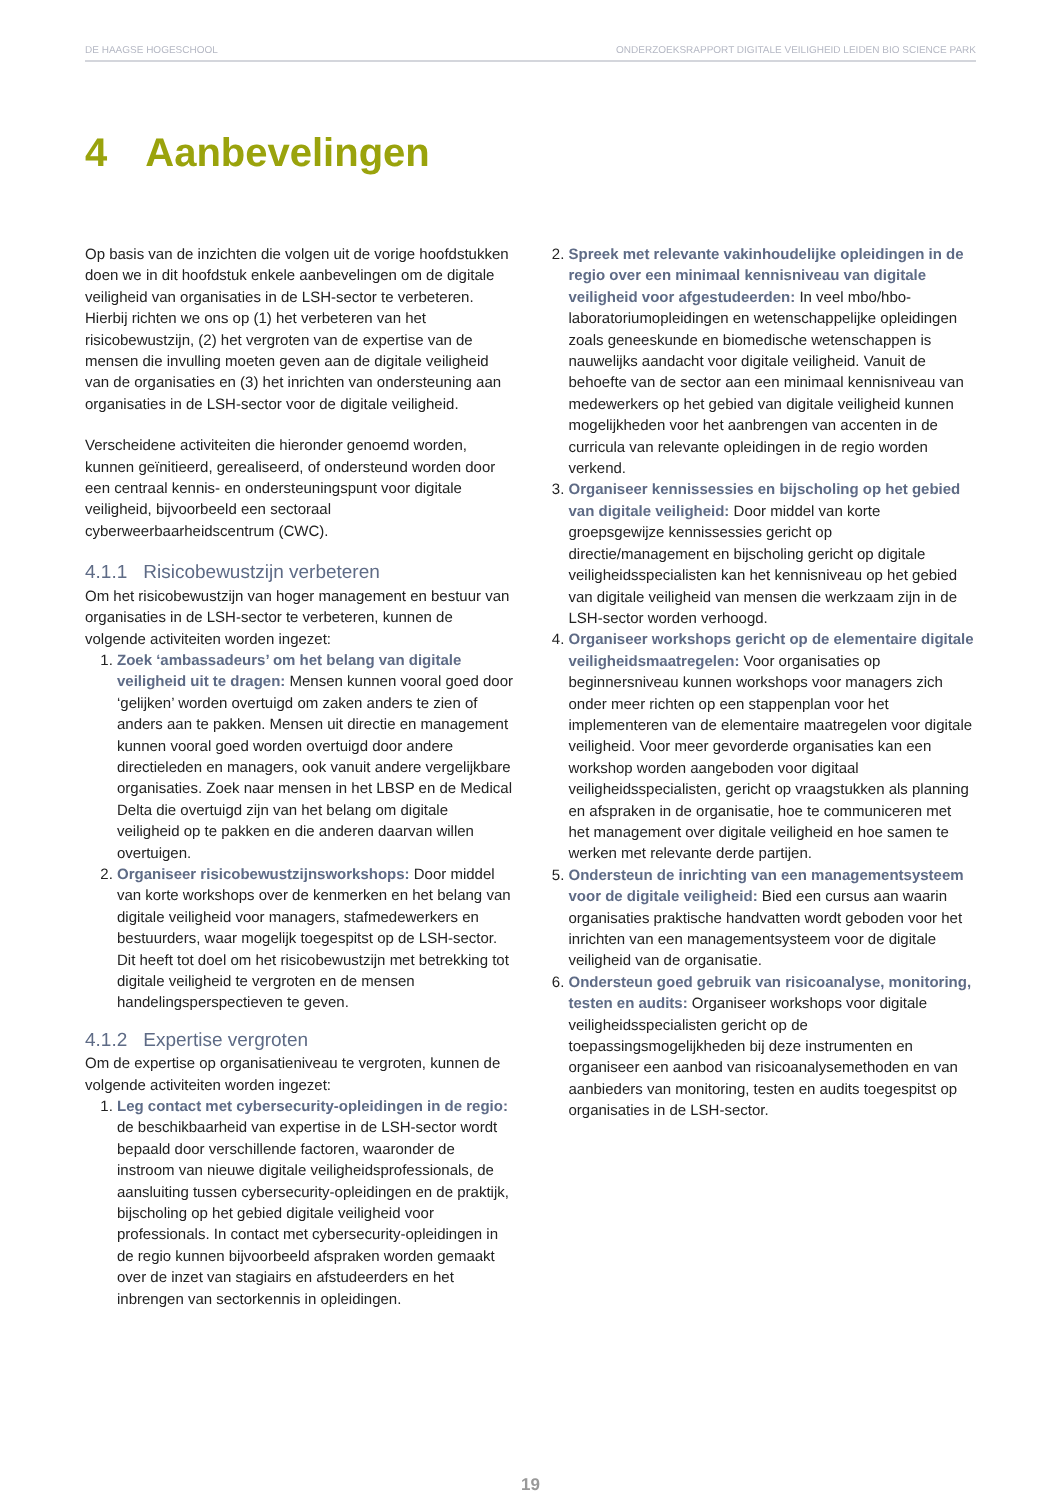DE HAAGSE HOGESCHOOL ONDERZOEKSRAPPORT DIGITALE VEILIGHEID LEIDEN BIO SCIENCE PARK
4 Aanbevelingen
Op basis van de inzichten die volgen uit de vorige hoofdstukken doen we in dit hoofdstuk enkele aanbevelingen om de digitale veiligheid van organisaties in de LSH-sector te verbeteren. Hierbij richten we ons op (1) het verbeteren van het risicobewustzijn, (2) het vergroten van de expertise van de mensen die invulling moeten geven aan de digitale veiligheid van de organisaties en (3) het inrichten van ondersteuning aan organisaties in de LSH-sector voor de digitale veiligheid.
Verscheidene activiteiten die hieronder genoemd worden, kunnen geïnitieerd, gerealiseerd, of ondersteund worden door een centraal kennis- en ondersteuningspunt voor digitale veiligheid, bijvoorbeeld een sectoraal cyberweerbaarheidscentrum (CWC).
4.1.1 Risicobewustzijn verbeteren
Om het risicobewustzijn van hoger management en bestuur van organisaties in de LSH-sector te verbeteren, kunnen de volgende activiteiten worden ingezet:
1. Zoek ‘ambassadeurs’ om het belang van digitale veiligheid uit te dragen: Mensen kunnen vooral goed door ‘gelijken’ worden overtuigd om zaken anders te zien of anders aan te pakken. Mensen uit directie en management kunnen vooral goed worden overtuigd door andere directieleden en managers, ook vanuit andere vergelijkbare organisaties. Zoek naar mensen in het LBSP en de Medical Delta die overtuigd zijn van het belang om digitale veiligheid op te pakken en die anderen daarvan willen overtuigen.
2. Organiseer risicobewustzijnsworkshops: Door middel van korte workshops over de kenmerken en het belang van digitale veiligheid voor managers, stafmedewerkers en bestuurders, waar mogelijk toegespitst op de LSH-sector. Dit heeft tot doel om het risicobewustzijn met betrekking tot digitale veiligheid te vergroten en de mensen handelingsperspectieven te geven.
4.1.2 Expertise vergroten
Om de expertise op organisatieniveau te vergroten, kunnen de volgende activiteiten worden ingezet:
1. Leg contact met cybersecurity-opleidingen in de regio: de beschikbaarheid van expertise in de LSH-sector wordt bepaald door verschillende factoren, waaronder de instroom van nieuwe digitale veiligheidsprofessionals, de aansluiting tussen cybersecurity-opleidingen en de praktijk, bijscholing op het gebied digitale veiligheid voor professionals. In contact met cybersecurity-opleidingen in de regio kunnen bijvoorbeeld afspraken worden gemaakt over de inzet van stagiairs en afstudeerders en het inbrengen van sectorkennis in opleidingen.
2. Spreek met relevante vakinhoudelijke opleidingen in de regio over een minimaal kennisniveau van digitale veiligheid voor afgestudeerden: In veel mbo/hbo-laboratoriumopleidingen en wetenschappelijke opleidingen zoals geneeskunde en biomedische wetenschappen is nauwelijks aandacht voor digitale veiligheid. Vanuit de behoefte van de sector aan een minimaal kennisniveau van medewerkers op het gebied van digitale veiligheid kunnen mogelijkheden voor het aanbrengen van accenten in de curricula van relevante opleidingen in de regio worden verkend.
3. Organiseer kennissessies en bijscholing op het gebied van digitale veiligheid: Door middel van korte groepsgewijze kennissessies gericht op directie/management en bijscholing gericht op digitale veiligheidsspecialisten kan het kennisniveau op het gebied van digitale veiligheid van mensen die werkzaam zijn in de LSH-sector worden verhoogd.
4. Organiseer workshops gericht op de elementaire digitale veiligheidsmaatregelen: Voor organisaties op beginnersniveau kunnen workshops voor managers zich onder meer richten op een stappenplan voor het implementeren van de elementaire maatregelen voor digitale veiligheid. Voor meer gevorderde organisaties kan een workshop worden aangeboden voor digitaal veiligheidsspecialisten, gericht op vraagstukken als planning en afspraken in de organisatie, hoe te communiceren met het management over digitale veiligheid en hoe samen te werken met relevante derde partijen.
5. Ondersteun de inrichting van een managementsysteem voor de digitale veiligheid: Bied een cursus aan waarin organisaties praktische handvatten wordt geboden voor het inrichten van een managementsysteem voor de digitale veiligheid van de organisatie.
6. Ondersteun goed gebruik van risicoanalyse, monitoring, testen en audits: Organiseer workshops voor digitale veiligheidsspecialisten gericht op de toepassingsmogelijkheden bij deze instrumenten en organiseer een aanbod van risicoanalysemethoden en van aanbieders van monitoring, testen en audits toegespitst op organisaties in de LSH-sector.
19